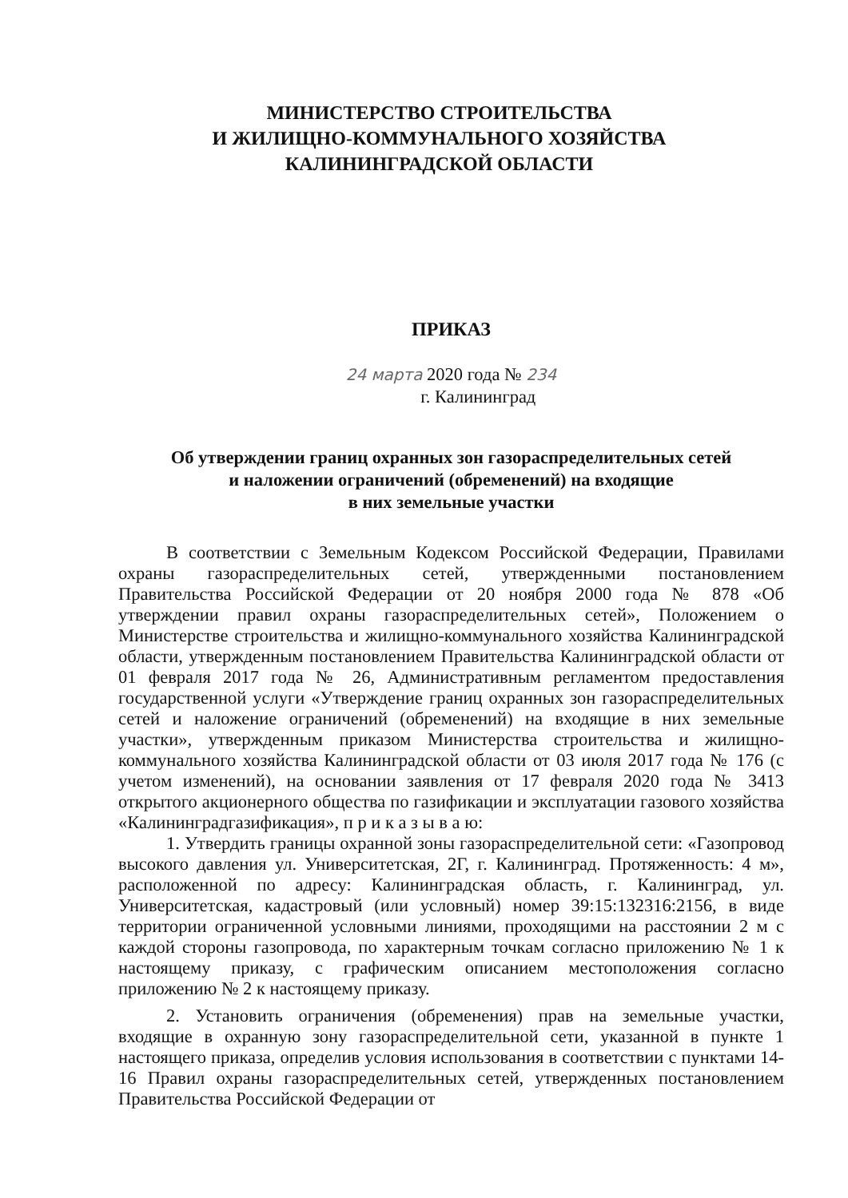МИНИСТЕРСТВО СТРОИТЕЛЬСТВА
И ЖИЛИЩНО-КОММУНАЛЬНОГО ХОЗЯЙСТВА
КАЛИНИНГРАДСКОЙ ОБЛАСТИ
ПРИКАЗ
24 марта 2020 года № 234
г. Калининград
Об утверждении границ охранных зон газораспределительных сетей
и наложении ограничений (обременений) на входящие
в них земельные участки
В соответствии с Земельным Кодексом Российской Федерации, Правилами охраны газораспределительных сетей, утвержденными постановлением Правительства Российской Федерации от 20 ноября 2000 года № 878 «Об утверждении правил охраны газораспределительных сетей», Положением о Министерстве строительства и жилищно-коммунального хозяйства Калининградской области, утвержденным постановлением Правительства Калининградской области от 01 февраля 2017 года № 26, Административным регламентом предоставления государственной услуги «Утверждение границ охранных зон газораспределительных сетей и наложение ограничений (обременений) на входящие в них земельные участки», утвержденным приказом Министерства строительства и жилищно-коммунального хозяйства Калининградской области от 03 июля 2017 года № 176 (с учетом изменений), на основании заявления от 17 февраля 2020 года № 3413 открытого акционерного общества по газификации и эксплуатации газового хозяйства «Калининградгазификация», п р и к а з ы в а ю:
1. Утвердить границы охранной зоны газораспределительной сети: «Газопровод высокого давления ул. Университетская, 2Г, г. Калининград. Протяженность: 4 м», расположенной по адресу: Калининградская область, г. Калининград, ул. Университетская, кадастровый (или условный) номер 39:15:132316:2156, в виде территории ограниченной условными линиями, проходящими на расстоянии 2 м с каждой стороны газопровода, по характерным точкам согласно приложению № 1 к настоящему приказу, с графическим описанием местоположения согласно приложению № 2 к настоящему приказу.
2. Установить ограничения (обременения) прав на земельные участки, входящие в охранную зону газораспределительной сети, указанной в пункте 1 настоящего приказа, определив условия использования в соответствии с пунктами 14-16 Правил охраны газораспределительных сетей, утвержденных постановлением Правительства Российской Федерации от